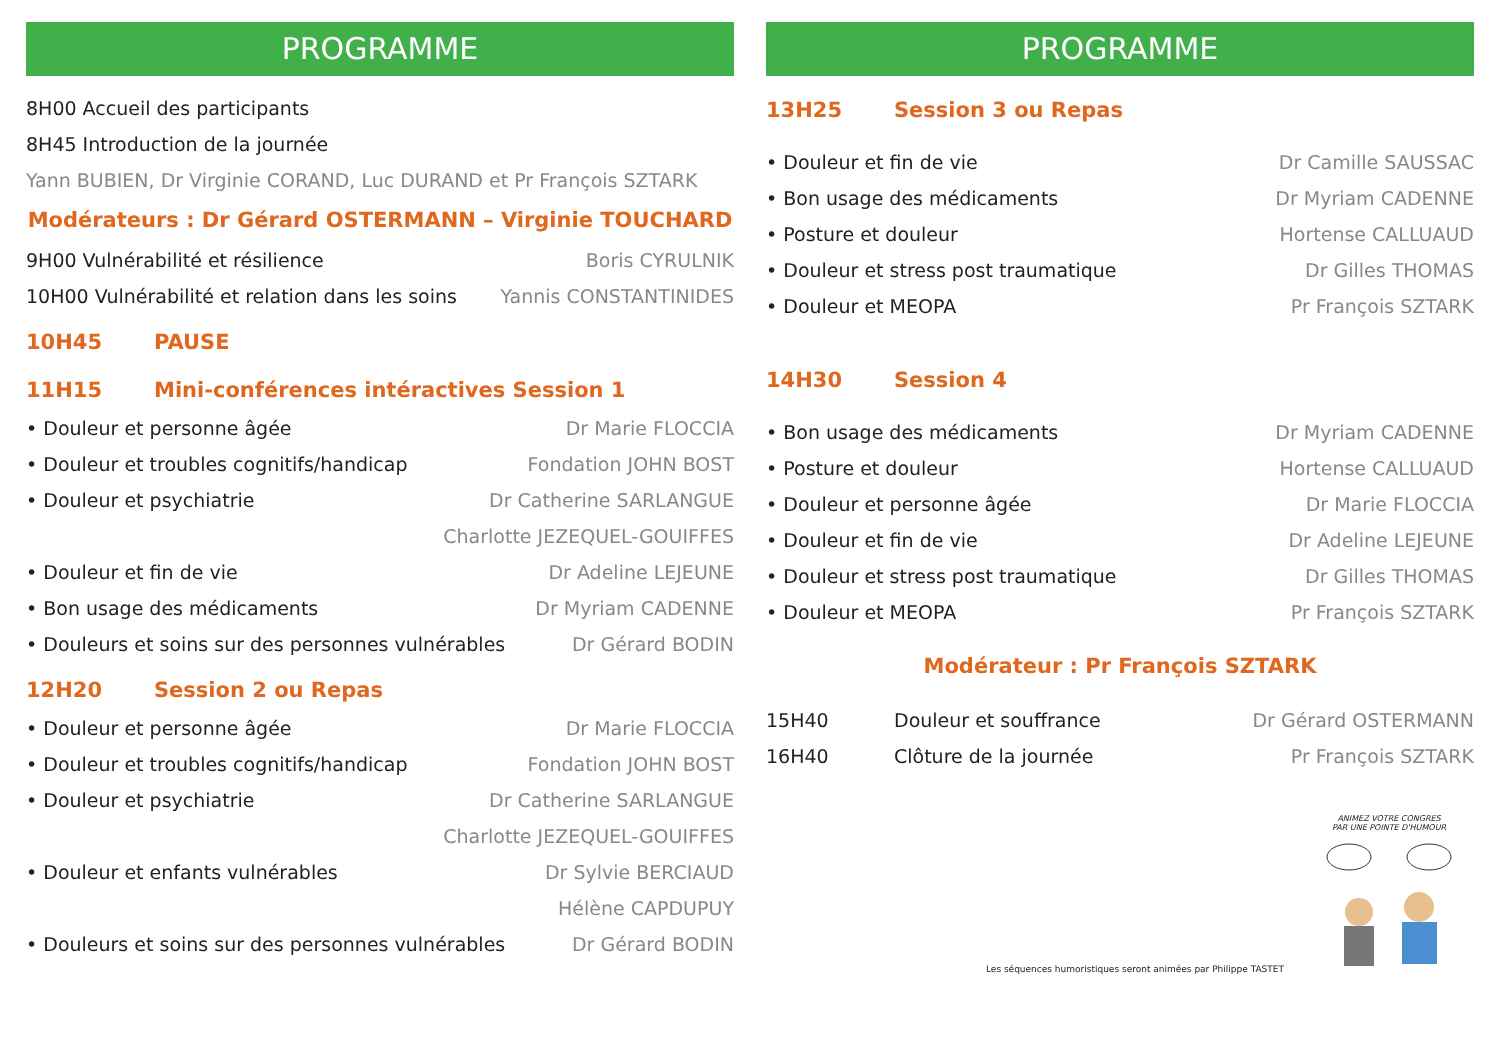PROGRAMME
8H00 Accueil des participants
8H45 Introduction de la journée
Yann BUBIEN, Dr Virginie CORAND, Luc DURAND et Pr François SZTARK
Modérateurs : Dr Gérard OSTERMANN – Virginie TOUCHARD
9H00 Vulnérabilité et résilience Boris CYRULNIK
10H00 Vulnérabilité et relation dans les soins Yannis CONSTANTINIDES
10H45 PAUSE
11H15 Mini-conférences intéractives Session 1
• Douleur et personne âgée Dr Marie FLOCCIA
• Douleur et troubles cognitifs/handicap Fondation JOHN BOST
• Douleur et psychiatrie Dr Catherine SARLANGUE
Charlotte JEZEQUEL-GOUIFFES
• Douleur et fin de vie Dr Adeline LEJEUNE
• Bon usage des médicaments Dr Myriam CADENNE
• Douleurs et soins sur des personnes vulnérables Dr Gérard BODIN
12H20 Session 2 ou Repas
• Douleur et personne âgée Dr Marie FLOCCIA
• Douleur et troubles cognitifs/handicap Fondation JOHN BOST
• Douleur et psychiatrie Dr Catherine SARLANGUE
Charlotte JEZEQUEL-GOUIFFES
• Douleur et enfants vulnérables Dr Sylvie BERCIAUD
Hélène CAPDUPUY
• Douleurs et soins sur des personnes vulnérables Dr Gérard BODIN
PROGRAMME
13H25 Session 3 ou Repas
• Douleur et fin de vie Dr Camille SAUSSAC
• Bon usage des médicaments Dr Myriam CADENNE
• Posture et douleur Hortense CALLUAUD
• Douleur et stress post traumatique Dr Gilles THOMAS
• Douleur et MEOPA Pr François SZTARK
14H30 Session 4
• Bon usage des médicaments Dr Myriam CADENNE
• Posture et douleur Hortense CALLUAUD
• Douleur et personne âgée Dr Marie FLOCCIA
• Douleur et fin de vie Dr Adeline LEJEUNE
• Douleur et stress post traumatique Dr Gilles THOMAS
• Douleur et MEOPA Pr François SZTARK
Modérateur : Pr François SZTARK
15H40 Douleur et souffrance Dr Gérard OSTERMANN
16H40 Clôture de la journée Pr François SZTARK
Les séquences humoristiques seront animées par Philippe TASTET
ANIMEZ VOTRE CONGRES
PAR UNE POINTE D'HUMOUR